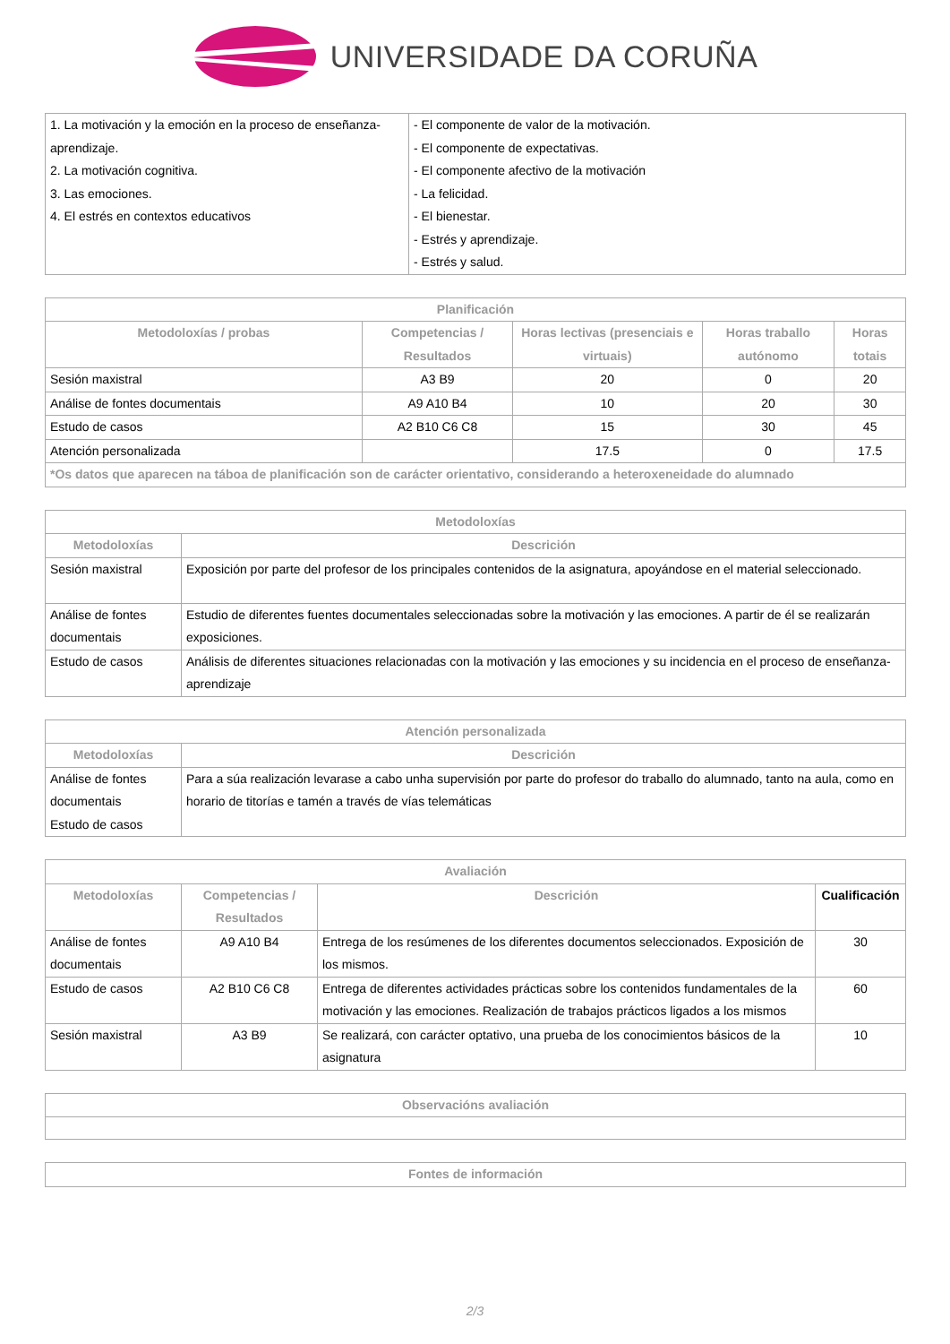UNIVERSIDADE DA CORUÑA
| 1. La motivación y la emoción en la proceso de enseñanza-aprendizaje. 2. La motivación cognitiva. 3. Las emociones. 4. El estrés en contextos educativos | - El componente de valor de la motivación. - El componente de expectativas. - El componente afectivo de la motivación - La felicidad. - El bienestar. - Estrés y aprendizaje. - Estrés y salud. |
| Planificación | | | | |
| --- | --- | --- | --- | --- |
| Metodoloxías / probas | Competencias / Resultados | Horas lectivas (presenciais e virtuais) | Horas traballo autónomo | Horas totais |
| Sesión maxistral | A3 B9 | 20 | 0 | 20 |
| Análise de fontes documentais | A9 A10 B4 | 10 | 20 | 30 |
| Estudo de casos | A2 B10 C6 C8 | 15 | 30 | 45 |
| Atención personalizada | | 17.5 | 0 | 17.5 |
| *Os datos que aparecen na táboa de planificación son de carácter orientativo, considerando a heteroxeneidade do alumnado | | | | |
| Metodoloxías | |
| --- | --- |
| Metodoloxías | Descrición |
| Sesión maxistral | Exposición por parte del profesor de los principales contenidos de la asignatura, apoyándose en el material seleccionado. |
| Análise de fontes documentais | Estudio de diferentes fuentes documentales seleccionadas sobre la motivación y las emociones. A partir de él se realizarán exposiciones. |
| Estudo de casos | Análisis de diferentes situaciones relacionadas con la motivación y las emociones y su incidencia en el proceso de enseñanza-aprendizaje |
| Atención personalizada | |
| --- | --- |
| Metodoloxías | Descrición |
| Análise de fontes documentais Estudo de casos | Para a súa realización levarase a cabo unha supervisión por parte do profesor do traballo do alumnado, tanto na aula, como en horario de titorías e tamén a través de vías telemáticas |
| Avaliación | | | |
| --- | --- | --- | --- |
| Metodoloxías | Competencias / Resultados | Descrición | Cualificación |
| Análise de fontes documentais | A9 A10 B4 | Entrega de los resúmenes de los diferentes documentos seleccionados. Exposición de los mismos. | 30 |
| Estudo de casos | A2 B10 C6 C8 | Entrega de diferentes actividades prácticas sobre los contenidos fundamentales de la motivación y las emociones. Realización de trabajos prácticos ligados a los mismos | 60 |
| Sesión maxistral | A3 B9 | Se realizará, con carácter optativo, una prueba de los conocimientos básicos de la asignatura | 10 |
| Observacións avaliación |
| --- |
| Fontes de información |
| --- |
2/3